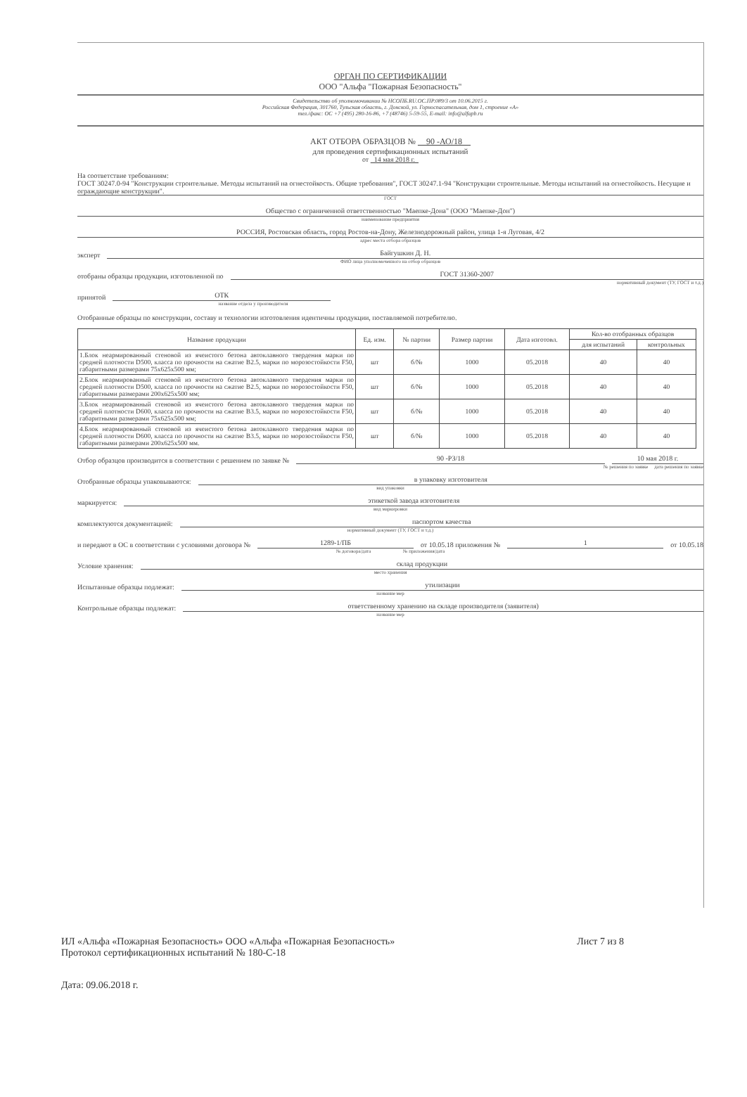ОРГАН ПО СЕРТИФИКАЦИИ
ООО "Альфа "Пожарная Безопасность"
Свидетельство об уполномочивании № НСОПБ.RU.ОС.ПР.089/3 от 10.06.2015 г.
Российская Федерация, 301760, Тульская область, г. Донской, ул. Горноспасательная, дом 1, строение «А»
тел./факс: ОС +7 (495) 280-16-86, +7 (48746) 5-59-55, E-mail: info@alfapb.ru
АКТ ОТБОРА ОБРАЗЦОВ № 90 -АО/18
для проведения сертификационных испытаний
от 14 мая 2018 г.
На соответствие требованиям:
ГОСТ 30247.0-94 "Конструкции строительные. Методы испытаний на огнестойкость. Общие требования", ГОСТ 30247.1-94 "Конструкции строительные. Методы испытаний на огнестойкость. Несущие и ограждающие конструкции".
ГОСТ
Общество с ограниченной ответственностью "Маепке-Дона" (ООО "Маепке-Дон")
наименование предприятия
РОССИЯ, Ростовская область, город Ростов-на-Дону, Железнодорожный район, улица 1-я Луговая, 4/2
адрес места отбора образцов
эксперт Байгушкин Д. Н.
ФИО лица уполномоченного на отбор образцов
отобраны образцы продукции, изготовленной по ГОСТ 31360-2007
нормативный документ (ТУ, ГОСТ и т.д.)
принятой ОТК
название отдела у производителя
Отобранные образцы по конструкции, составу и технологии изготовления идентичны продукции, поставляемой потребителю.
| Название продукции | Ед. изм. | № партии | Размер партии | Дата изготовл. | Кол-во отобранных образцов | |
| --- | --- | --- | --- | --- | --- | --- |
| | | | | | для испытаний | контрольных |
| 1.Блок неармированный стеновой из ячеистого бетона автоклавного твердения марки по средней плотности D500, класса по прочности на сжатие В2.5, марки по морозостойкости F50, габаритными размерами 75x625x500 мм; | шт | б/№ | 1000 | 05.2018 | 40 | 40 |
| 2.Блок неармированный стеновой из ячеистого бетона автоклавного твердения марки по средней плотности D500, класса по прочности на сжатие В2.5, марки по морозостойкости F50, габаритными размерами 200x625x500 мм; | шт | б/№ | 1000 | 05.2018 | 40 | 40 |
| 3.Блок неармированный стеновой из ячеистого бетона автоклавного твердения марки по средней плотности D600, класса по прочности на сжатие В3.5, марки по морозостойкости F50, габаритными размерами 75x625x500 мм; | шт | б/№ | 1000 | 05.2018 | 40 | 40 |
| 4.Блок неармированный стеновой из ячеистого бетона автоклавного твердения марки по средней плотности D600, класса по прочности на сжатие В3.5, марки по морозостойкости F50, габаритными размерами 200x625x500 мм. | шт | б/№ | 1000 | 05.2018 | 40 | 40 |
Отбор образцов производится в соответствии с решением по заявке № 90 -РЗ/18 10 мая 2018 г.
№ решения по заявке дата решения по заявке
Отобранные образцы упаковываются: в упаковку изготовителя
вид упаковки
маркируется: этикеткой завода изготовителя
вид маркировки
комплектуются документацией: паспортом качества
нормативный документ (ТУ, ГОСТ и т.д.)
и передают в ОС в соответствии с условиями договора № 1289-1/ПБ от 10.05.18 приложения № 1 от 10.05.18
№ договора/дата № приложения/дата
Условие хранения: склад продукции
место хранения
Испытанные образцы подлежат: утилизации
название мер
Контрольные образцы подлежат: ответственному хранению на складе производителя (заявителя)
название мер
ИЛ «Альфа «Пожарная Безопасность» ООО «Альфа «Пожарная Безопасность»
Протокол сертификационных испытаний № 180-С-18 Лист 7 из 8
Дата: 09.06.2018 г.